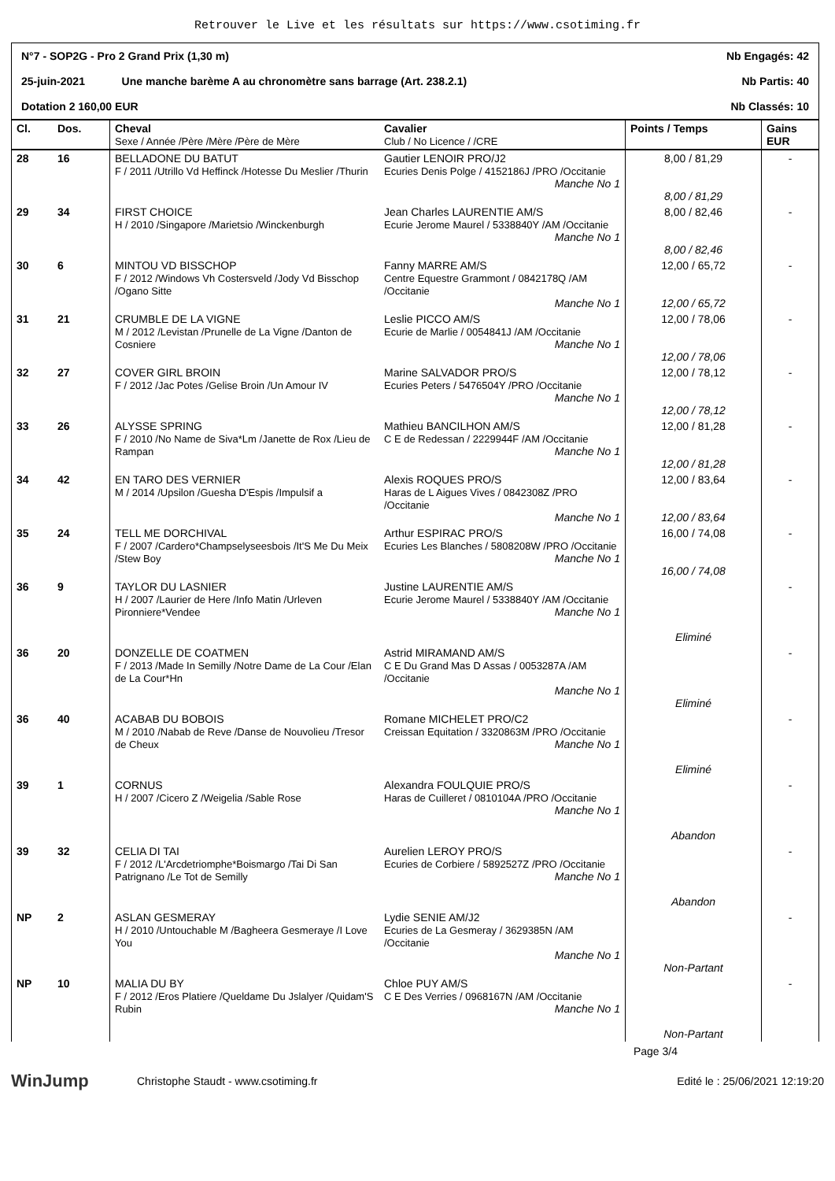Retrouver le Live et les résultats sur https://www.csotiming.fr
N°7 - SOP2G - Pro 2 Grand Prix (1,30 m) Nb Engagés: 42
25-juin-2021 Une manche barème A au chronomètre sans barrage (Art. 238.2.1) Nb Partis: 40
Dotation 2 160,00 EUR Nb Classés: 10
| Cl. | Dos. | Cheval Sexe / Année /Père /Mère /Père de Mère | Cavalier Club / No Licence / /CRE | Points / Temps | Gains EUR |
| --- | --- | --- | --- | --- | --- |
| 28 | 16 | BELLADONE DU BATUT F / 2011 /Utrillo Vd Heffinck /Hotesse Du Meslier /Thurin | Gautier LENOIR PRO/J2 Ecuries Denis Polge / 4152186J /PRO /Occitanie Manche No 1 | 8,00 / 81,29 8,00 / 81,29 | - |
| 29 | 34 | FIRST CHOICE H / 2010 /Singapore /Marietsio /Winckenburgh | Jean Charles LAURENTIE AM/S Ecurie Jerome Maurel / 5338840Y /AM /Occitanie Manche No 1 | 8,00 / 82,46 8,00 / 82,46 | - |
| 30 | 6 | MINTOU VD BISSCHOP F / 2012 /Windows Vh Costersveld /Jody Vd Bisschop /Ogano Sitte | Fanny MARRE AM/S Centre Equestre Grammont / 0842178Q /AM /Occitanie Manche No 1 | 12,00 / 65,72 12,00 / 65,72 | - |
| 31 | 21 | CRUMBLE DE LA VIGNE M / 2012 /Levistan /Prunelle de La Vigne /Danton de Cosniere | Leslie PICCO AM/S Ecurie de Marlie / 0054841J /AM /Occitanie Manche No 1 | 12,00 / 78,06 12,00 / 78,06 | - |
| 32 | 27 | COVER GIRL BROIN F / 2012 /Jac Potes /Gelise Broin /Un Amour IV | Marine SALVADOR PRO/S Ecuries Peters / 5476504Y /PRO /Occitanie Manche No 1 | 12,00 / 78,12 12,00 / 78,12 | - |
| 33 | 26 | ALYSSE SPRING F / 2010 /No Name de Siva*Lm /Janette de Rox /Lieu de Rampan | Mathieu BANCILHON AM/S C E de Redessan / 2229944F /AM /Occitanie Manche No 1 | 12,00 / 81,28 12,00 / 81,28 | - |
| 34 | 42 | EN TARO DES VERNIER M / 2014 /Upsilon /Guesha D'Espis /Impulsif a | Alexis ROQUES PRO/S Haras de L Aigues Vives / 0842308Z /PRO /Occitanie Manche No 1 | 12,00 / 83,64 12,00 / 83,64 | - |
| 35 | 24 | TELL ME DORCHIVAL F / 2007 /Cardero*Champselyseesbois /It'S Me Du Meix /Stew Boy | Arthur ESPIRAC PRO/S Ecuries Les Blanches / 5808208W /PRO /Occitanie Manche No 1 | 16,00 / 74,08 16,00 / 74,08 | - |
| 36 | 9 | TAYLOR DU LASNIER H / 2007 /Laurier de Here /Info Matin /Urleven Pironniere*Vendee | Justine LAURENTIE AM/S Ecurie Jerome Maurel / 5338840Y /AM /Occitanie Manche No 1 | Eliminé | - |
| 36 | 20 | DONZELLE DE COATMEN F / 2013 /Made In Semilly /Notre Dame de La Cour /Elan de La Cour*Hn | Astrid MIRAMAND AM/S C E Du Grand Mas D Assas / 0053287A /AM /Occitanie Manche No 1 | Eliminé | - |
| 36 | 40 | ACABAB DU BOBOIS M / 2010 /Nabab de Reve /Danse de Nouvolieu /Tresor de Cheux | Romane MICHELET PRO/C2 Creissan Equitation / 3320863M /PRO /Occitanie Manche No 1 | Eliminé | - |
| 39 | 1 | CORNUS H / 2007 /Cicero Z /Weigelia /Sable Rose | Alexandra FOULQUIE PRO/S Haras de Cuilleret / 0810104A /PRO /Occitanie Manche No 1 | Abandon | - |
| 39 | 32 | CELIA DI TAI F / 2012 /L'Arcdetriomphe*Boismargo /Tai Di San Patrignano /Le Tot de Semilly | Aurelien LEROY PRO/S Ecuries de Corbiere / 5892527Z /PRO /Occitanie Manche No 1 | Abandon | - |
| NP | 2 | ASLAN GESMERAY H / 2010 /Untouchable M /Bagheera Gesmeraye /I Love You | Lydie SENIE AM/J2 Ecuries de La Gesmeray / 3629385N /AM /Occitanie Manche No 1 | Non-Partant | - |
| NP | 10 | MALIA DU BY F / 2012 /Eros Platiere /Queldame Du Jslalyer /Quidam'S Rubin | Chloe PUY AM/S C E Des Verries / 0968167N /AM /Occitanie Manche No 1 | Non-Partant | - |
Page 3/4
WinJump Christophe Staudt - www.csotiming.fr Edité le : 25/06/2021 12:19:20